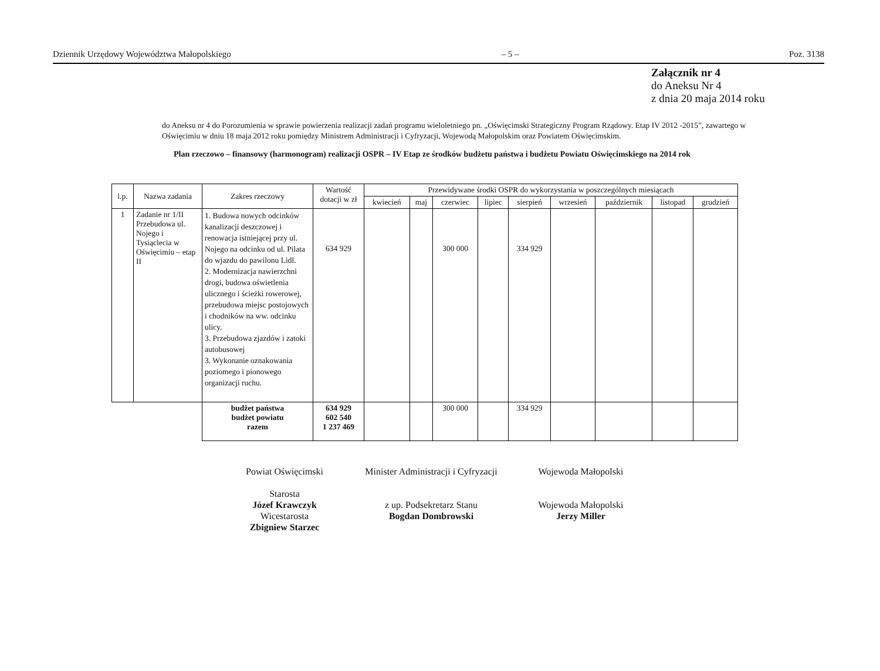Dziennik Urzędowy Województwa Małopolskiego – 5 – Poz. 3138
Załącznik nr 4
do Aneksu Nr 4
z dnia 20 maja 2014 roku
do Aneksu nr 4 do Porozumienia w sprawie powierzenia realizacji zadań programu wieloletniego pn. „Oświęcimski Strategiczny Program Rządowy. Etap IV 2012 -2015”, zawartego w Oświęcimiu w dniu 18 maja 2012 roku pomiędzy Ministrem Administracji i Cyfryzacji, Wojewodą Małopolskim oraz Powiatem Oświęcimskim.
Plan rzeczowo – finansowy (harmonogram) realizacji OSPR – IV Etap ze środków budżetu państwa i budżetu Powiatu Oświęcimskiego na 2014 rok
| l.p. | Nazwa zadania | Zakres rzeczowy | Wartość dotacji w zł | Przewidywane środki OSPR do wykorzystania w poszczególnych miesiącach | | | | | | | | |
| --- | --- | --- | --- | --- | --- | --- | --- | --- | --- | --- | --- | --- |
| | | | | kwiecień | maj | czerwiec | lipiec | sierpień | wrzesień | październik | listopad | grudzień |
| 1 | Zadanie nr 1/II Przebudowa ul. Nojego i Tysiąclecia w Oświęcimiu – etap II | 1. Budowa nowych odcinków kanalizacji deszczowej i renowacja istniejącej przy ul. Nojego na odcinku od ul. Pilata do wjazdu do pawilonu Lidl. 2. Modernizacja nawierzchni drogi, budowa oświetlenia ulicznego i ścieżki rowerowej, przebudowa miejsc postojowych i chodników na ww. odcinku ulicy. 3. Przebudowa zjazdów i zatoki autobusowej 3. Wykonanie oznakowania poziomego i pionowego organizacji ruchu. | 634 929 | | | 300 000 | | 334 929 | | | | |
| | | budżet państwa budżet powiatu razem | 634 929 602 540 1 237 469 | | | 300 000 | | 334 929 | | | | |
Powiat Oświęcimski
Starosta
Józef Krawczyk
Wicestarosta
Zbigniew Starzec
Minister Administracji i Cyfryzacji
z up. Podsekretarz Stanu
Bogdan Dombrowski
Wojewoda Małopolski
Wojewoda Małopolski
Jerzy Miller